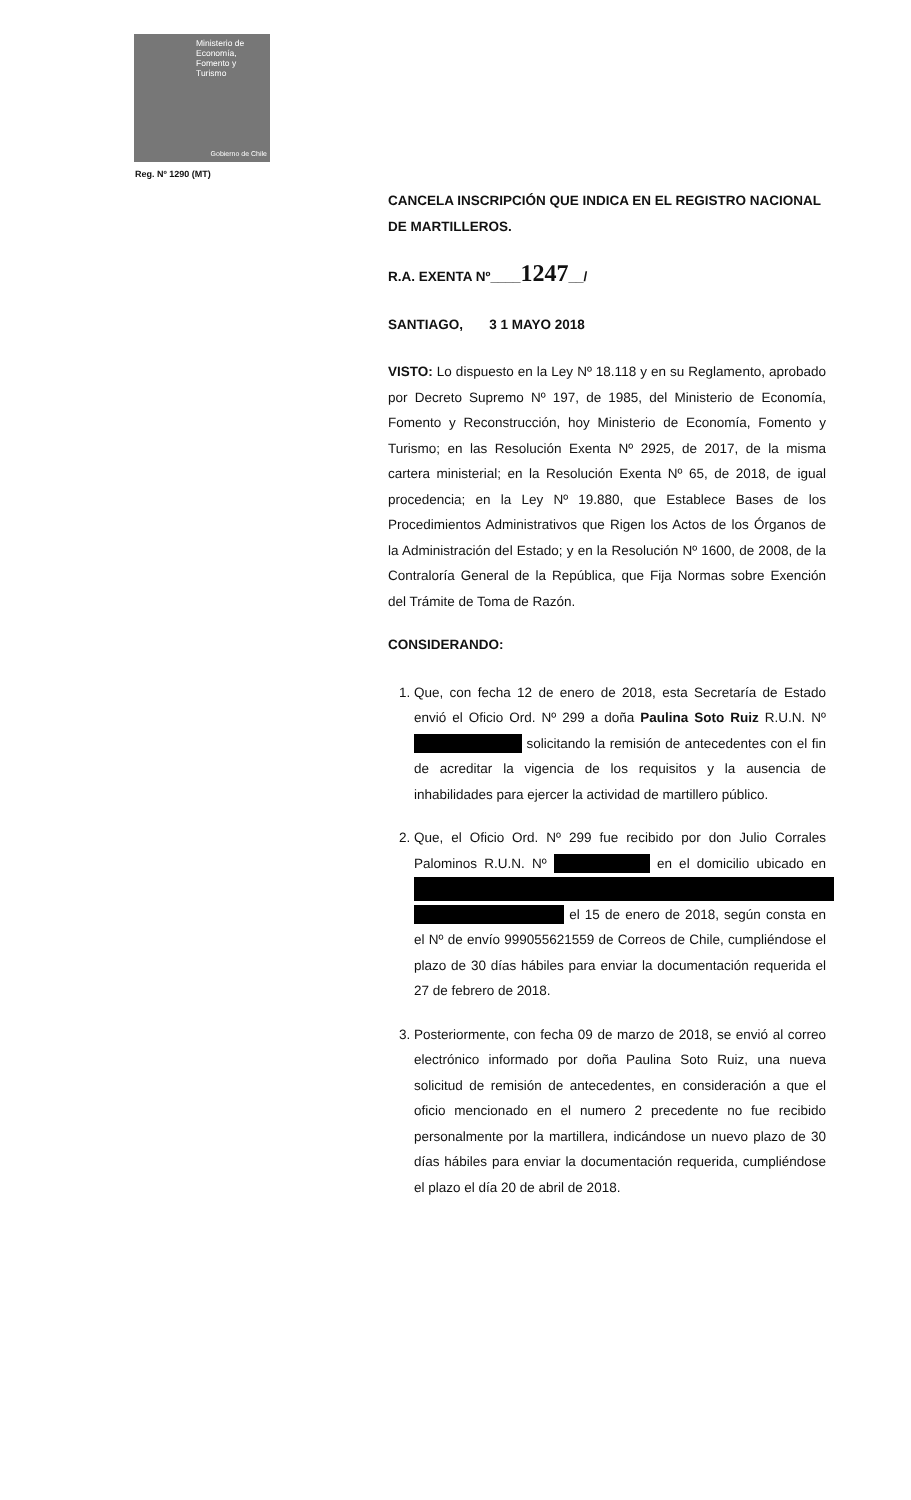Ministerio de
Economía,
Fomento y
Turismo
Gobierno de Chile
Reg. Nº 1290 (MT)
CANCELA INSCRIPCIÓN QUE INDICA EN EL REGISTRO NACIONAL DE MARTILLEROS.
R.A. EXENTA Nº____1247__/
SANTIAGO, 3 1 MAYO 2018
VISTO: Lo dispuesto en la Ley Nº 18.118 y en su Reglamento, aprobado por Decreto Supremo Nº 197, de 1985, del Ministerio de Economía, Fomento y Reconstrucción, hoy Ministerio de Economía, Fomento y Turismo; en las Resolución Exenta Nº 2925, de 2017, de la misma cartera ministerial; en la Resolución Exenta Nº 65, de 2018, de igual procedencia; en la Ley Nº 19.880, que Establece Bases de los Procedimientos Administrativos que Rigen los Actos de los Órganos de la Administración del Estado; y en la Resolución Nº 1600, de 2008, de la Contraloría General de la República, que Fija Normas sobre Exención del Trámite de Toma de Razón.
CONSIDERANDO:
1. Que, con fecha 12 de enero de 2018, esta Secretaría de Estado envió el Oficio Ord. Nº 299 a doña Paulina Soto Ruiz R.U.N. Nº solicitando la remisión de antecedentes con el fin de acreditar la vigencia de los requisitos y la ausencia de inhabilidades para ejercer la actividad de martillero público.
2. Que, el Oficio Ord. Nº 299 fue recibido por don Julio Corrales Palominos R.U.N. Nº en el domicilio ubicado en el 15 de enero de 2018, según consta en el Nº de envío 999055621559 de Correos de Chile, cumpliéndose el plazo de 30 días hábiles para enviar la documentación requerida el 27 de febrero de 2018.
3. Posteriormente, con fecha 09 de marzo de 2018, se envió al correo electrónico informado por doña Paulina Soto Ruiz, una nueva solicitud de remisión de antecedentes, en consideración a que el oficio mencionado en el numero 2 precedente no fue recibido personalmente por la martillera, indicándose un nuevo plazo de 30 días hábiles para enviar la documentación requerida, cumpliéndose el plazo el día 20 de abril de 2018.